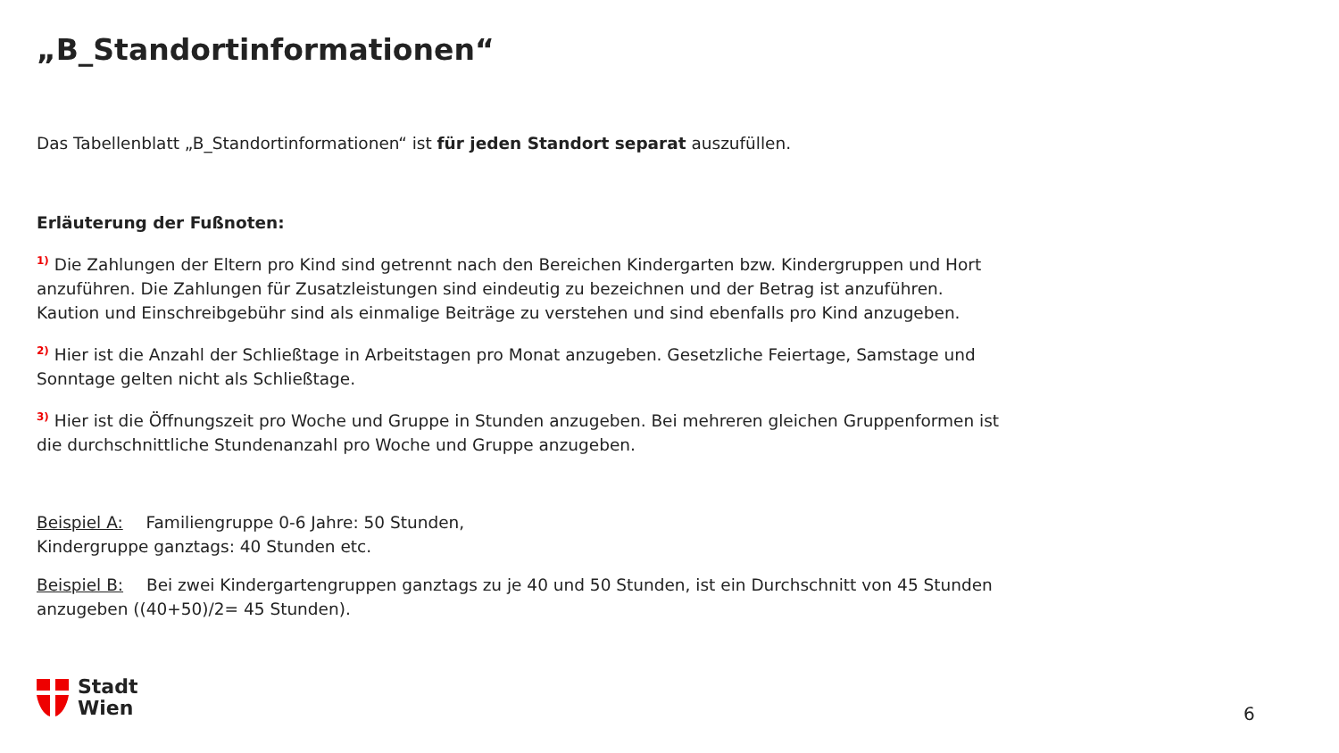„B_Standortinformationen“
Das Tabellenblatt „B_Standortinformationen“ ist für jeden Standort separat auszufüllen.
Erläuterung der Fußnoten:
<sup>1)</sup> Die Zahlungen der Eltern pro Kind sind getrennt nach den Bereichen Kindergarten bzw. Kindergruppen und Hort anzuführen. Die Zahlungen für Zusatzleistungen sind eindeutig zu bezeichnen und der Betrag ist anzuführen. Kaution und Einschreibgebühr sind als einmalige Beiträge zu verstehen und sind ebenfalls pro Kind anzugeben.
<sup>2)</sup> Hier ist die Anzahl der Schließtage in Arbeitstagen pro Monat anzugeben. Gesetzliche Feiertage, Samstage und Sonntage gelten nicht als Schließtage.
<sup>3)</sup> Hier ist die Öffnungszeit pro Woche und Gruppe in Stunden anzugeben. Bei mehreren gleichen Gruppenformen ist die durchschnittliche Stundenanzahl pro Woche und Gruppe anzugeben.
Beispiel A: Familiengruppe 0-6 Jahre: 50 Stunden,
Kindergruppe ganztags: 40 Stunden etc.
Beispiel B: Bei zwei Kindergartengruppen ganztags zu je 40 und 50 Stunden, ist ein Durchschnitt von 45 Stunden anzugeben ((40+50)/2= 45 Stunden).
Stadt
Wien
6